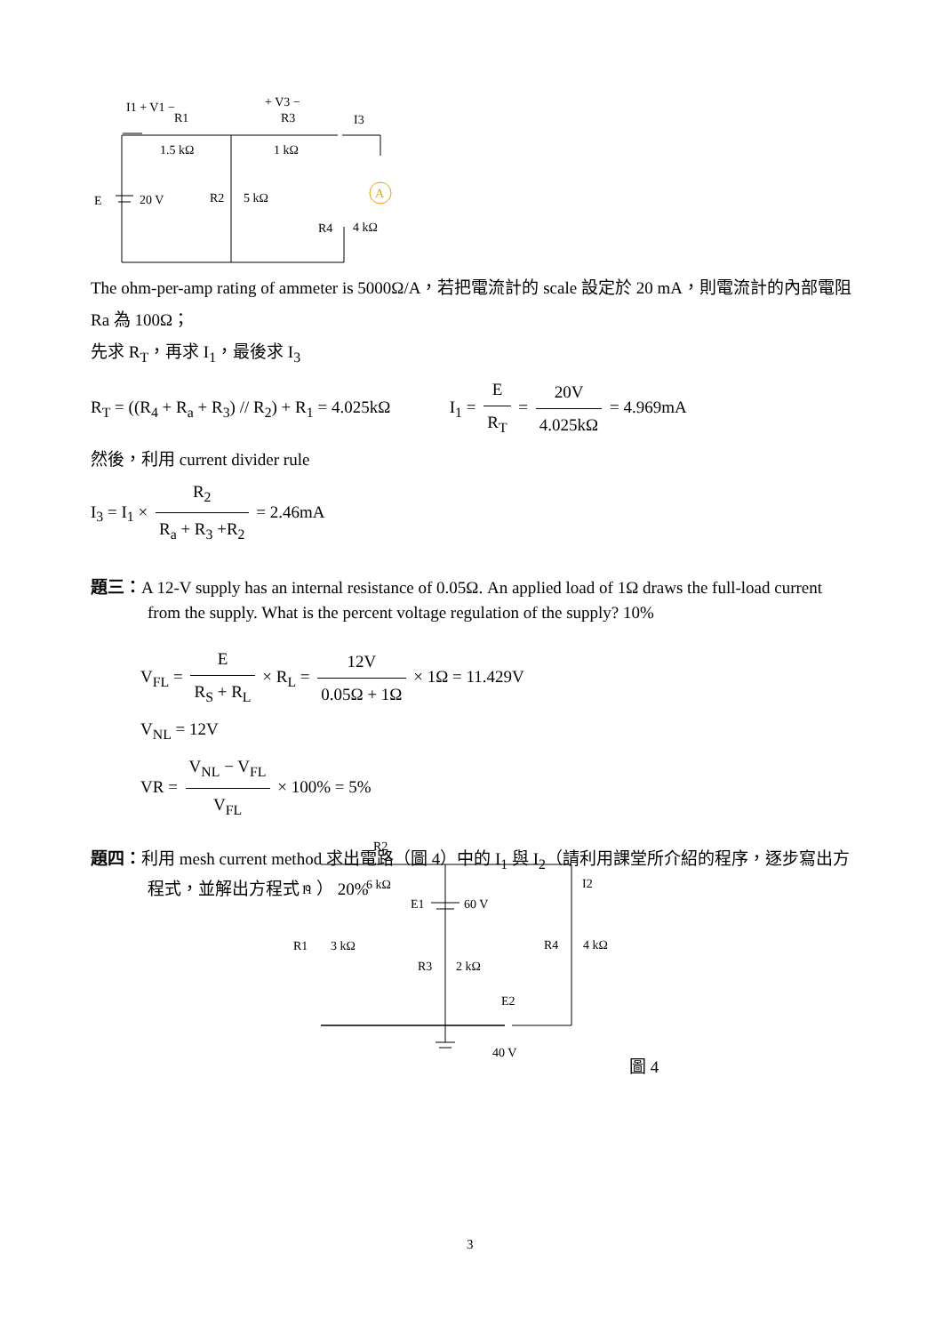A
I1 + V1 −
R1
1.5 kΩ
+ V3 −
R3
1 kΩ
I3
E
20 V
R2
5 kΩ
R4
4 kΩ
The ohm-per-amp rating of ammeter is 5000Ω/A，若把電流計的 scale 設定於 20 mA，則電流計的內部電阻 Ra 為 100Ω；
先求 R<sub>T</sub>，再求 I<sub>1</sub>，最後求 I<sub>3</sub>
R<sub>T</sub> = ((R<sub>4</sub> + R<sub>a</sub> + R<sub>3</sub>) // R<sub>2</sub>) + R<sub>1</sub> = 4.025kΩ I<sub>1</sub> = E R<sub>T</sub> = 20V 4.025kΩ = 4.969mA
然後，利用 current divider rule
I<sub>3</sub> = I<sub>1</sub> × R<sub>2</sub> R<sub>a</sub> + R<sub>3</sub> +R<sub>2</sub> = 2.46mA
題三：A 12-V supply has an internal resistance of 0.05Ω. An applied load of 1Ω draws the full-load current from the supply. What is the percent voltage regulation of the supply? 10%
V<sub>FL</sub> = E R<sub>S</sub> + R<sub>L</sub> × R<sub>L</sub> = 12V 0.05Ω + 1Ω × 1Ω = 11.429V
V<sub>NL</sub> = 12V
VR = V<sub>NL</sub> − V<sub>FL</sub> V<sub>FL</sub> × 100% = 5%
題四：利用 mesh current method 求出電路（圖 4）中的 I<sub>1</sub> 與 I<sub>2</sub>（請利用課堂所介紹的程序，逐步寫出方程式，並解出方程式。） 20%
R2
6 kΩ
I1
I2
E1
60 V
R1
3 kΩ
R3
2 kΩ
R4
4 kΩ
E2
40 V
圖 4
3